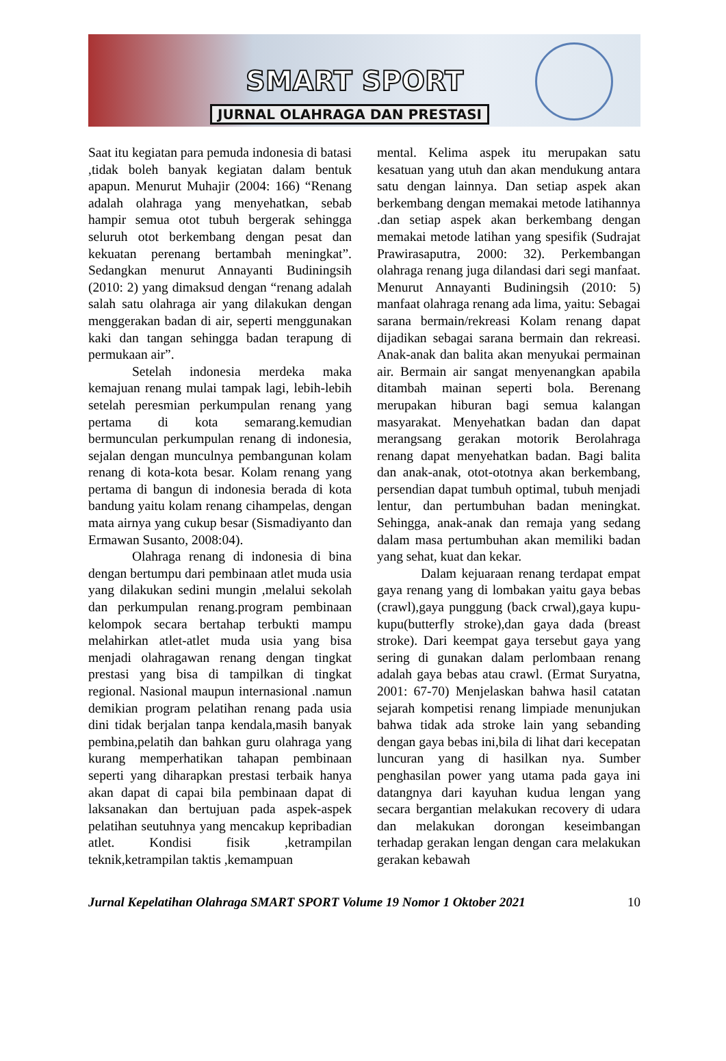SMART SPORT
JURNAL OLAHRAGA DAN PRESTASI
Saat itu kegiatan para pemuda indonesia di batasi ,tidak boleh banyak kegiatan dalam bentuk apapun. Menurut Muhajir (2004: 166) “Renang adalah olahraga yang menyehatkan, sebab hampir semua otot tubuh bergerak sehingga seluruh otot berkembang dengan pesat dan kekuatan perenang bertambah meningkat”. Sedangkan menurut Annayanti Budiningsih (2010: 2) yang dimaksud dengan “renang adalah salah satu olahraga air yang dilakukan dengan menggerakan badan di air, seperti menggunakan kaki dan tangan sehingga badan terapung di permukaan air”.
Setelah indonesia merdeka maka kemajuan renang mulai tampak lagi, lebih-lebih setelah peresmian perkumpulan renang yang pertama di kota semarang.kemudian bermunculan perkumpulan renang di indonesia, sejalan dengan munculnya pembangunan kolam renang di kota-kota besar. Kolam renang yang pertama di bangun di indonesia berada di kota bandung yaitu kolam renang cihampelas, dengan mata airnya yang cukup besar (Sismadiyanto dan Ermawan Susanto, 2008:04).
Olahraga renang di indonesia di bina dengan bertumpu dari pembinaan atlet muda usia yang dilakukan sedini mungin ,melalui sekolah dan perkumpulan renang.program pembinaan kelompok secara bertahap terbukti mampu melahirkan atlet-atlet muda usia yang bisa menjadi olahragawan renang dengan tingkat prestasi yang bisa di tampilkan di tingkat regional. Nasional maupun internasional .namun demikian program pelatihan renang pada usia dini tidak berjalan tanpa kendala,masih banyak pembina,pelatih dan bahkan guru olahraga yang kurang memperhatikan tahapan pembinaan seperti yang diharapkan prestasi terbaik hanya akan dapat di capai bila pembinaan dapat di laksanakan dan bertujuan pada aspek-aspek pelatihan seutuhnya yang mencakup kepribadian atlet. Kondisi fisik ,ketrampilan teknik,ketrampilan taktis ,kemampuan
mental. Kelima aspek itu merupakan satu kesatuan yang utuh dan akan mendukung antara satu dengan lainnya. Dan setiap aspek akan berkembang dengan memakai metode latihannya .dan setiap aspek akan berkembang dengan memakai metode latihan yang spesifik (Sudrajat Prawirasaputra, 2000: 32). Perkembangan olahraga renang juga dilandasi dari segi manfaat. Menurut Annayanti Budiningsih (2010: 5) manfaat olahraga renang ada lima, yaitu: Sebagai sarana bermain/rekreasi Kolam renang dapat dijadikan sebagai sarana bermain dan rekreasi. Anak-anak dan balita akan menyukai permainan air. Bermain air sangat menyenangkan apabila ditambah mainan seperti bola. Berenang merupakan hiburan bagi semua kalangan masyarakat. Menyehatkan badan dan dapat merangsang gerakan motorik Berolahraga renang dapat menyehatkan badan. Bagi balita dan anak-anak, otot-ototnya akan berkembang, persendian dapat tumbuh optimal, tubuh menjadi lentur, dan pertumbuhan badan meningkat. Sehingga, anak-anak dan remaja yang sedang dalam masa pertumbuhan akan memiliki badan yang sehat, kuat dan kekar.
Dalam kejuaraan renang terdapat empat gaya renang yang di lombakan yaitu gaya bebas (crawl),gaya punggung (back crwal),gaya kupu-kupu(butterfly stroke),dan gaya dada (breast stroke). Dari keempat gaya tersebut gaya yang sering di gunakan dalam perlombaan renang adalah gaya bebas atau crawl. (Ermat Suryatna, 2001: 67-70) Menjelaskan bahwa hasil catatan sejarah kompetisi renang limpiade menunjukan bahwa tidak ada stroke lain yang sebanding dengan gaya bebas ini,bila di lihat dari kecepatan luncuran yang di hasilkan nya. Sumber penghasilan power yang utama pada gaya ini datangnya dari kayuhan kudua lengan yang secara bergantian melakukan recovery di udara dan melakukan dorongan keseimbangan terhadap gerakan lengan dengan cara melakukan gerakan kebawah
Jurnal Kepelatihan Olahraga SMART SPORT Volume 19 Nomor 1 Oktober 2021 10